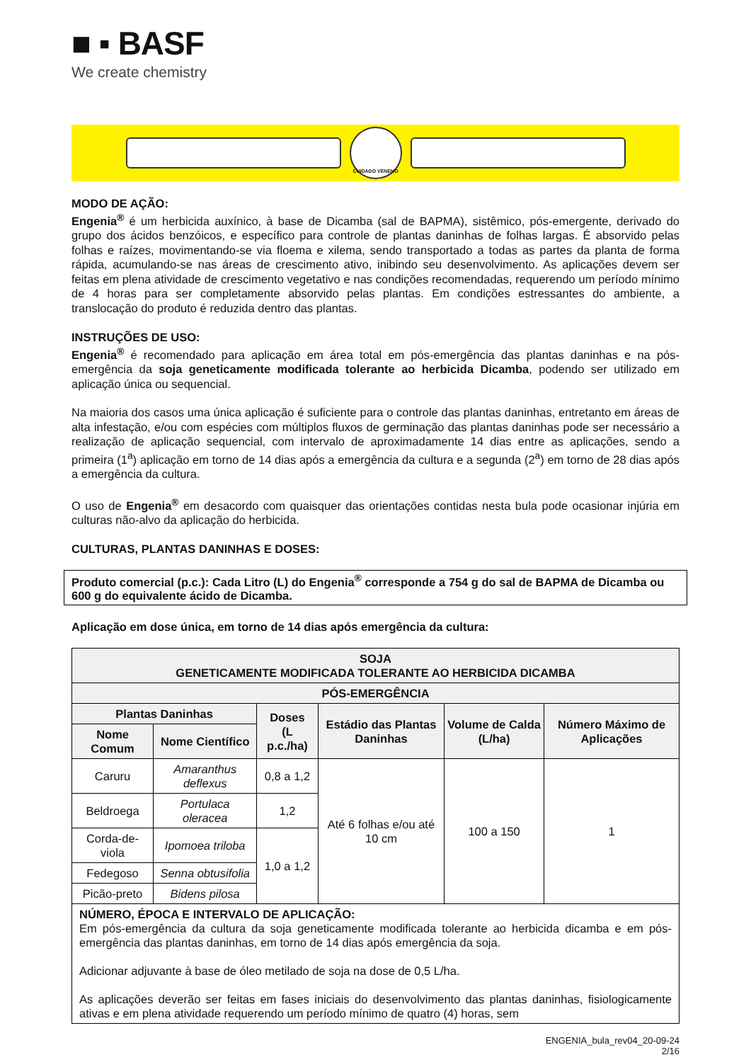■ ▪ BASF
We create chemistry
CUIDADO VENENO
MODO DE AÇÃO:
Engenia<sup>®</sup> é um herbicida auxínico, à base de Dicamba (sal de BAPMA), sistêmico, pós-emergente, derivado do grupo dos ácidos benzóicos, e específico para controle de plantas daninhas de folhas largas. É absorvido pelas folhas e raízes, movimentando-se via floema e xilema, sendo transportado a todas as partes da planta de forma rápida, acumulando-se nas áreas de crescimento ativo, inibindo seu desenvolvimento. As aplicações devem ser feitas em plena atividade de crescimento vegetativo e nas condições recomendadas, requerendo um período mínimo de 4 horas para ser completamente absorvido pelas plantas. Em condições estressantes do ambiente, a translocação do produto é reduzida dentro das plantas.
INSTRUÇÕES DE USO:
Engenia<sup>®</sup> é recomendado para aplicação em área total em pós-emergência das plantas daninhas e na pós-emergência da soja geneticamente modificada tolerante ao herbicida Dicamba, podendo ser utilizado em aplicação única ou sequencial.
Na maioria dos casos uma única aplicação é suficiente para o controle das plantas daninhas, entretanto em áreas de alta infestação, e/ou com espécies com múltiplos fluxos de germinação das plantas daninhas pode ser necessário a realização de aplicação sequencial, com intervalo de aproximadamente 14 dias entre as aplicações, sendo a primeira (1<sup>a</sup>) aplicação em torno de 14 dias após a emergência da cultura e a segunda (2<sup>a</sup>) em torno de 28 dias após a emergência da cultura.
O uso de Engenia<sup>®</sup> em desacordo com quaisquer das orientações contidas nesta bula pode ocasionar injúria em culturas não-alvo da aplicação do herbicida.
CULTURAS, PLANTAS DANINHAS E DOSES:
Produto comercial (p.c.): Cada Litro (L) do Engenia<sup>®</sup> corresponde a 754 g do sal de BAPMA de Dicamba ou 600 g do equivalente ácido de Dicamba.
Aplicação em dose única, em torno de 14 dias após emergência da cultura:
| SOJA GENETICAMENTE MODIFICADA TOLERANTE AO HERBICIDA DICAMBA | | | | | |
| --- | --- | --- | --- | --- | --- |
| PÓS-EMERGÊNCIA | | | | | |
| Plantas Daninhas | | Doses (L p.c./ha) | Estádio das Plantas Daninhas | Volume de Calda (L/ha) | Número Máximo de Aplicações |
| Nome Comum | Nome Científico | | | | |
| Caruru | Amaranthus deflexus | 0,8 a 1,2 | Até 6 folhas e/ou até 10 cm | 100 a 150 | 1 |
| Beldroega | Portulaca oleracea | 1,2 | | | |
| Corda-de-viola | Ipomoea triloba | 1,0 a 1,2 | | | |
| Fedegoso | Senna obtusifolia | | | | |
| Picão-preto | Bidens pilosa | | | | |
| NÚMERO, ÉPOCA E INTERVALO DE APLICAÇÃO: Em pós-emergência da cultura da soja geneticamente modificada tolerante ao herbicida dicamba e em pós-emergência das plantas daninhas, em torno de 14 dias após emergência da soja. Adicionar adjuvante à base de óleo metilado de soja na dose de 0,5 L/ha. As aplicações deverão ser feitas em fases iniciais do desenvolvimento das plantas daninhas, fisiologicamente ativas e em plena atividade requerendo um período mínimo de quatro (4) horas, sem | | | | | |
ENGENIA_bula_rev04_20-09-24
2/16